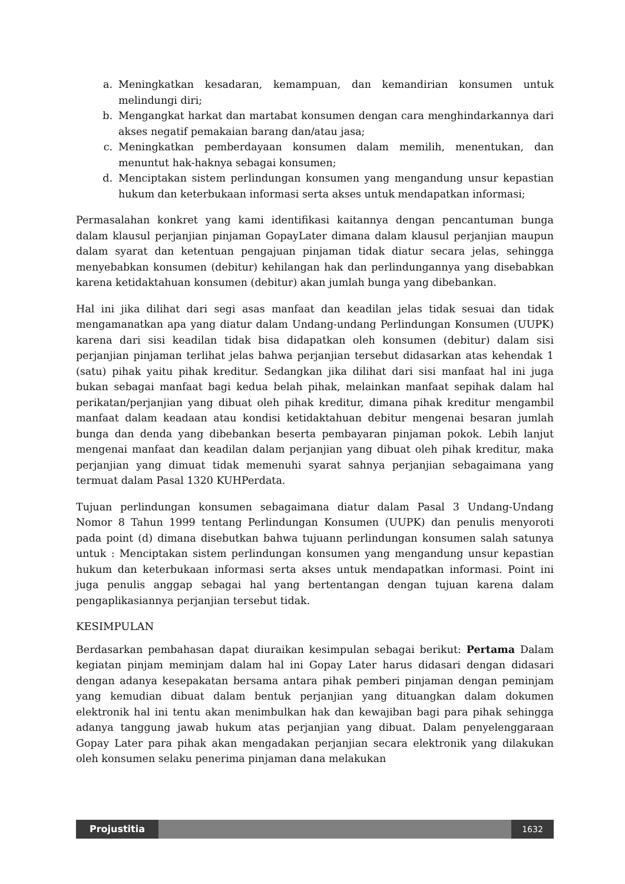a. Meningkatkan kesadaran, kemampuan, dan kemandirian konsumen untuk melindungi diri;
b. Mengangkat harkat dan martabat konsumen dengan cara menghindarkannya dari akses negatif pemakaian barang dan/atau jasa;
c. Meningkatkan pemberdayaan konsumen dalam memilih, menentukan, dan menuntut hak-haknya sebagai konsumen;
d. Menciptakan sistem perlindungan konsumen yang mengandung unsur kepastian hukum dan keterbukaan informasi serta akses untuk mendapatkan informasi;
Permasalahan konkret yang kami identifikasi kaitannya dengan pencantuman bunga dalam klausul perjanjian pinjaman GopayLater dimana dalam klausul perjanjian maupun dalam syarat dan ketentuan pengajuan pinjaman tidak diatur secara jelas, sehingga menyebabkan konsumen (debitur) kehilangan hak dan perlindungannya yang disebabkan karena ketidaktahuan konsumen (debitur) akan jumlah bunga yang dibebankan.
Hal ini jika dilihat dari segi asas manfaat dan keadilan jelas tidak sesuai dan tidak mengamanatkan apa yang diatur dalam Undang-undang Perlindungan Konsumen (UUPK) karena dari sisi keadilan tidak bisa didapatkan oleh konsumen (debitur) dalam sisi perjanjian pinjaman terlihat jelas bahwa perjanjian tersebut didasarkan atas kehendak 1 (satu) pihak yaitu pihak kreditur. Sedangkan jika dilihat dari sisi manfaat hal ini juga bukan sebagai manfaat bagi kedua belah pihak, melainkan manfaat sepihak dalam hal perikatan/perjanjian yang dibuat oleh pihak kreditur, dimana pihak kreditur mengambil manfaat dalam keadaan atau kondisi ketidaktahuan debitur mengenai besaran jumlah bunga dan denda yang dibebankan beserta pembayaran pinjaman pokok. Lebih lanjut mengenai manfaat dan keadilan dalam perjanjian yang dibuat oleh pihak kreditur, maka perjanjian yang dimuat tidak memenuhi syarat sahnya perjanjian sebagaimana yang termuat dalam Pasal 1320 KUHPerdata.
Tujuan perlindungan konsumen sebagaimana diatur dalam Pasal 3 Undang-Undang Nomor 8 Tahun 1999 tentang Perlindungan Konsumen (UUPK) dan penulis menyoroti pada point (d) dimana disebutkan bahwa tujuann perlindungan konsumen salah satunya untuk : Menciptakan sistem perlindungan konsumen yang mengandung unsur kepastian hukum dan keterbukaan informasi serta akses untuk mendapatkan informasi. Point ini juga penulis anggap sebagai hal yang bertentangan dengan tujuan karena dalam pengaplikasiannya perjanjian tersebut tidak.
KESIMPULAN
Berdasarkan pembahasan dapat diuraikan kesimpulan sebagai berikut: Pertama Dalam kegiatan pinjam meminjam dalam hal ini Gopay Later harus didasari dengan didasari dengan adanya kesepakatan bersama antara pihak pemberi pinjaman dengan peminjam yang kemudian dibuat dalam bentuk perjanjian yang dituangkan dalam dokumen elektronik hal ini tentu akan menimbulkan hak dan kewajiban bagi para pihak sehingga adanya tanggung jawab hukum atas perjanjian yang dibuat. Dalam penyelenggaraan Gopay Later para pihak akan mengadakan perjanjian secara elektronik yang dilakukan oleh konsumen selaku penerima pinjaman dana melakukan
Projustitia 1632